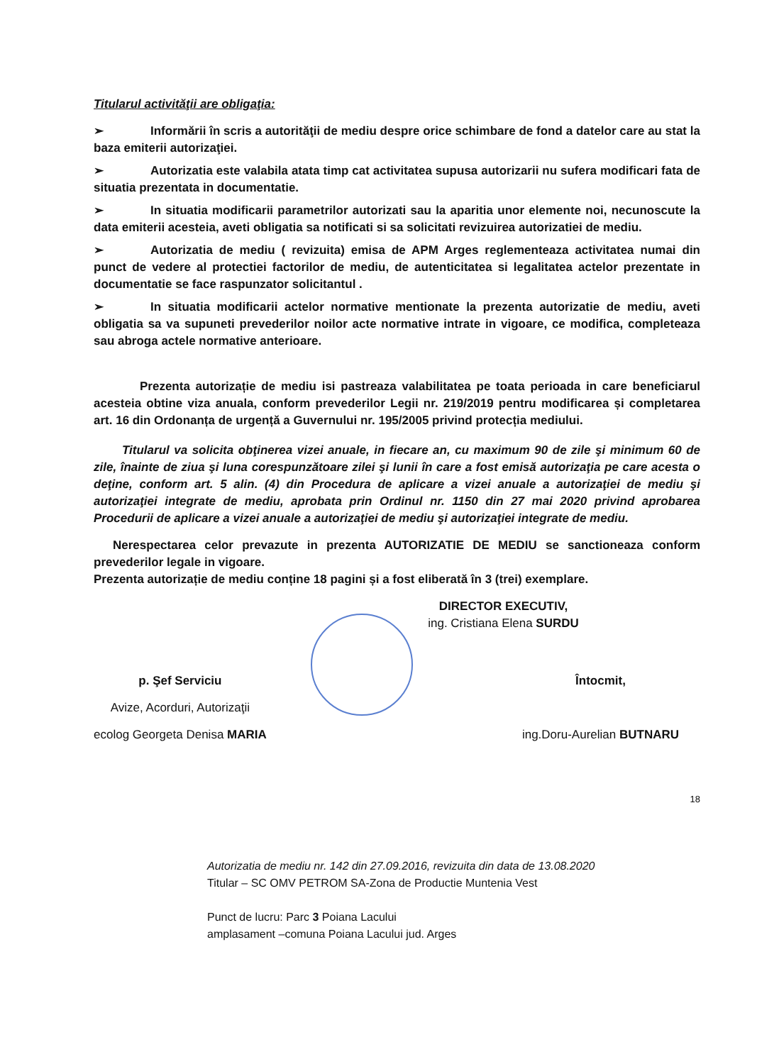Titularul activităţii are obligaţia:
➢ Informării în scris a autorităţii de mediu despre orice schimbare de fond a datelor care au stat la baza emiterii autorizaţiei.
➢ Autorizatia este valabila atata timp cat activitatea supusa autorizarii nu sufera modificari fata de situatia prezentata in documentatie.
➢ In situatia modificarii parametrilor autorizati sau la aparitia unor elemente noi, necunoscute la data emiterii acesteia, aveti obligatia sa notificati si sa solicitati revizuirea autorizatiei de mediu.
➢ Autorizatia de mediu ( revizuita) emisa de APM Arges reglementeaza activitatea numai din punct de vedere al protectiei factorilor de mediu, de autenticitatea si legalitatea actelor prezentate in documentatie se face raspunzator solicitantul .
➢ In situatia modificarii actelor normative mentionate la prezenta autorizatie de mediu, aveti obligatia sa va supuneti prevederilor noilor acte normative intrate in vigoare, ce modifica, completeaza sau abroga actele normative anterioare.
Prezenta autorizație de mediu isi pastreaza valabilitatea pe toata perioada in care beneficiarul acesteia obtine viza anuala, conform prevederilor Legii nr. 219/2019 pentru modificarea și completarea art. 16 din Ordonanța de urgență a Guvernului nr. 195/2005 privind protecția mediului.
Titularul va solicita obţinerea vizei anuale, in fiecare an, cu maximum 90 de zile şi minimum 60 de zile, înainte de ziua şi luna corespunzătoare zilei şi lunii în care a fost emisă autorizaţia pe care acesta o deţine, conform art. 5 alin. (4) din Procedura de aplicare a vizei anuale a autorizaţiei de mediu şi autorizaţiei integrate de mediu, aprobata prin Ordinul nr. 1150 din 27 mai 2020 privind aprobarea Procedurii de aplicare a vizei anuale a autorizaţiei de mediu şi autorizaţiei integrate de mediu.
Nerespectarea celor prevazute in prezenta AUTORIZATIE DE MEDIU se sanctioneaza conform prevederilor legale in vigoare.
Prezenta autorizație de mediu conține 18 pagini și a fost eliberată în 3 (trei) exemplare.
DIRECTOR EXECUTIV,
ing. Cristiana Elena SURDU
p. Şef Serviciu
Avize, Acorduri, Autorizaţii
ecolog Georgeta Denisa MARIA
Întocmit,
ing.Doru-Aurelian BUTNARU
18
Autorizatia de mediu nr. 142 din 27.09.2016, revizuita din data de 13.08.2020
Titular – SC OMV PETROM SA-Zona de Productie Muntenia Vest
Punct de lucru: Parc 3 Poiana Lacului
amplasament –comuna Poiana Lacului jud. Arges